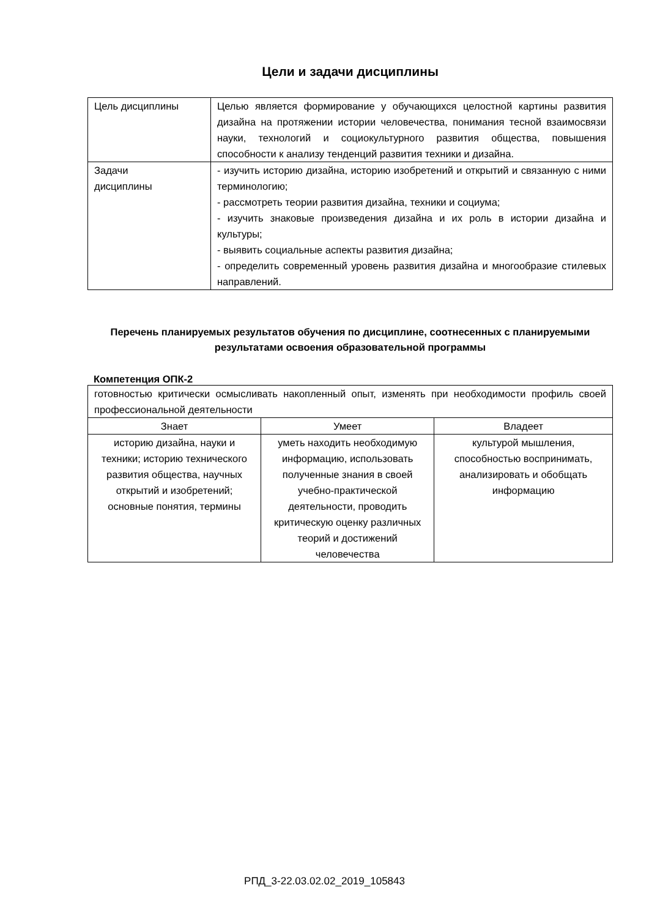Цели и задачи дисциплины
| Цель дисциплины | Целью является формирование у обучающихся целостной картины развития дизайна на протяжении истории человечества, понимания тесной взаимосвязи науки, технологий и социокультурного развития общества, повышения способности к анализу тенденций развития техники и дизайна. |
| Задачи дисциплины | - изучить историю дизайна, историю изобретений и открытий и связанную с ними терминологию; - рассмотреть теории развития дизайна, техники и социума; - изучить знаковые произведения дизайна и их роль в истории дизайна и культуры; - выявить социальные аспекты развития дизайна; - определить современный уровень развития дизайна и многообразие стилевых направлений. |
Перечень планируемых результатов обучения по дисциплине, соотнесенных с планируемыми результатами освоения образовательной программы
Компетенция ОПК-2
| готовностью критически осмысливать накопленный опыт, изменять при необходимости профиль своей профессиональной деятельности | | |
| Знает | Умеет | Владеет |
| историю дизайна, науки и техники; историю технического развития общества, научных открытий и изобретений; основные понятия, термины | уметь находить необходимую информацию, использовать полученные знания в своей учебно-практической деятельности, проводить критическую оценку различных теорий и достижений человечества | культурой мышления, способностью воспринимать, анализировать и обобщать информацию |
РПД_3-22.03.02.02_2019_105843